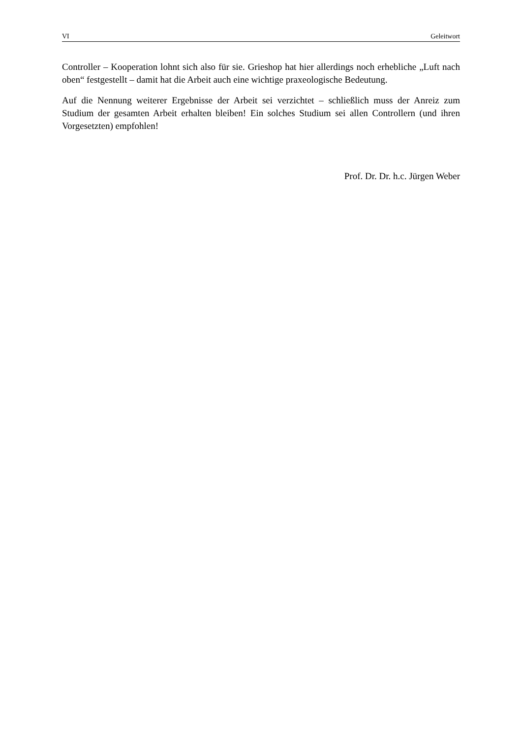VI Geleitwort
Controller – Kooperation lohnt sich also für sie. Grieshop hat hier allerdings noch erhebliche „Luft nach oben“ festgestellt – damit hat die Arbeit auch eine wichtige praxeologische Bedeutung.
Auf die Nennung weiterer Ergebnisse der Arbeit sei verzichtet – schließlich muss der Anreiz zum Studium der gesamten Arbeit erhalten bleiben! Ein solches Studium sei allen Controllern (und ihren Vorgesetzten) empfohlen!
Prof. Dr. Dr. h.c. Jürgen Weber